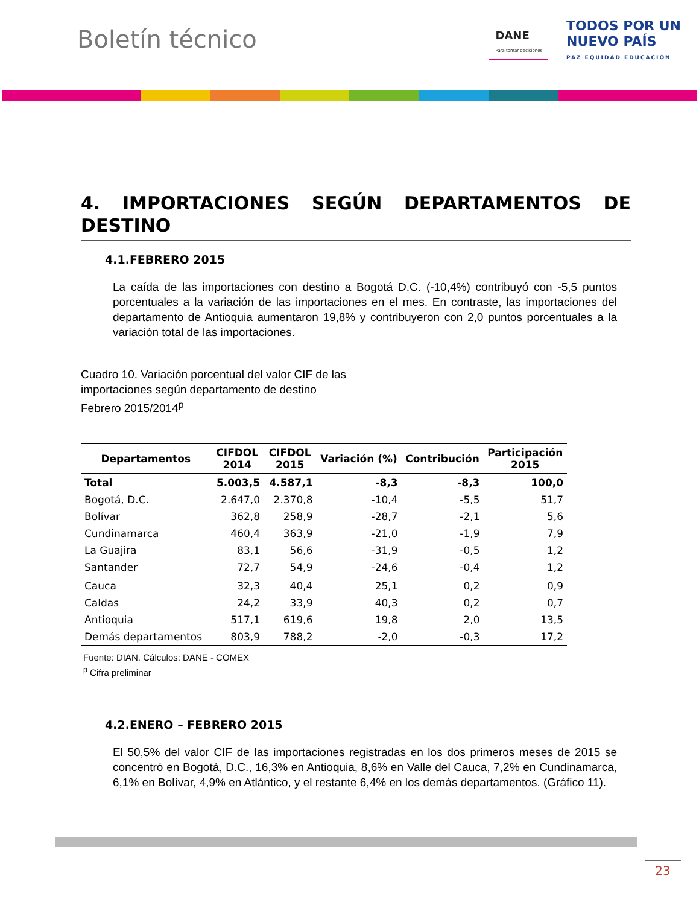Boletín técnico
DANE
Para tomar decisiones
TODOS POR UN
NUEVO PAÍS
PAZ EQUIDAD EDUCACIÓN
4. IMPORTACIONES SEGÚN DEPARTAMENTOS DE DESTINO
4.1.FEBRERO 2015
La caída de las importaciones con destino a Bogotá D.C. (-10,4%) contribuyó con -5,5 puntos porcentuales a la variación de las importaciones en el mes. En contraste, las importaciones del departamento de Antioquia aumentaron 19,8% y contribuyeron con 2,0 puntos porcentuales a la variación total de las importaciones.
Cuadro 10. Variación porcentual del valor CIF de las
importaciones según departamento de destino
Febrero 2015/2014<sup>p</sup>
| Departamentos | CIFDOL 2014 | CIFDOL 2015 | Variación (%) | Contribución | Participación 2015 |
| --- | --- | --- | --- | --- | --- |
| Total | 5.003,5 | 4.587,1 | -8,3 | -8,3 | 100,0 |
| Bogotá, D.C. | 2.647,0 | 2.370,8 | -10,4 | -5,5 | 51,7 |
| Bolívar | 362,8 | 258,9 | -28,7 | -2,1 | 5,6 |
| Cundinamarca | 460,4 | 363,9 | -21,0 | -1,9 | 7,9 |
| La Guajira | 83,1 | 56,6 | -31,9 | -0,5 | 1,2 |
| Santander | 72,7 | 54,9 | -24,6 | -0,4 | 1,2 |
| Cauca | 32,3 | 40,4 | 25,1 | 0,2 | 0,9 |
| Caldas | 24,2 | 33,9 | 40,3 | 0,2 | 0,7 |
| Antioquia | 517,1 | 619,6 | 19,8 | 2,0 | 13,5 |
| Demás departamentos | 803,9 | 788,2 | -2,0 | -0,3 | 17,2 |
Fuente: DIAN. Cálculos: DANE - COMEX
<sup>p</sup> Cifra preliminar
4.2.ENERO – FEBRERO 2015
El 50,5% del valor CIF de las importaciones registradas en los dos primeros meses de 2015 se concentró en Bogotá, D.C., 16,3% en Antioquia, 8,6% en Valle del Cauca, 7,2% en Cundinamarca, 6,1% en Bolívar, 4,9% en Atlántico, y el restante 6,4% en los demás departamentos. (Gráfico 11).
23